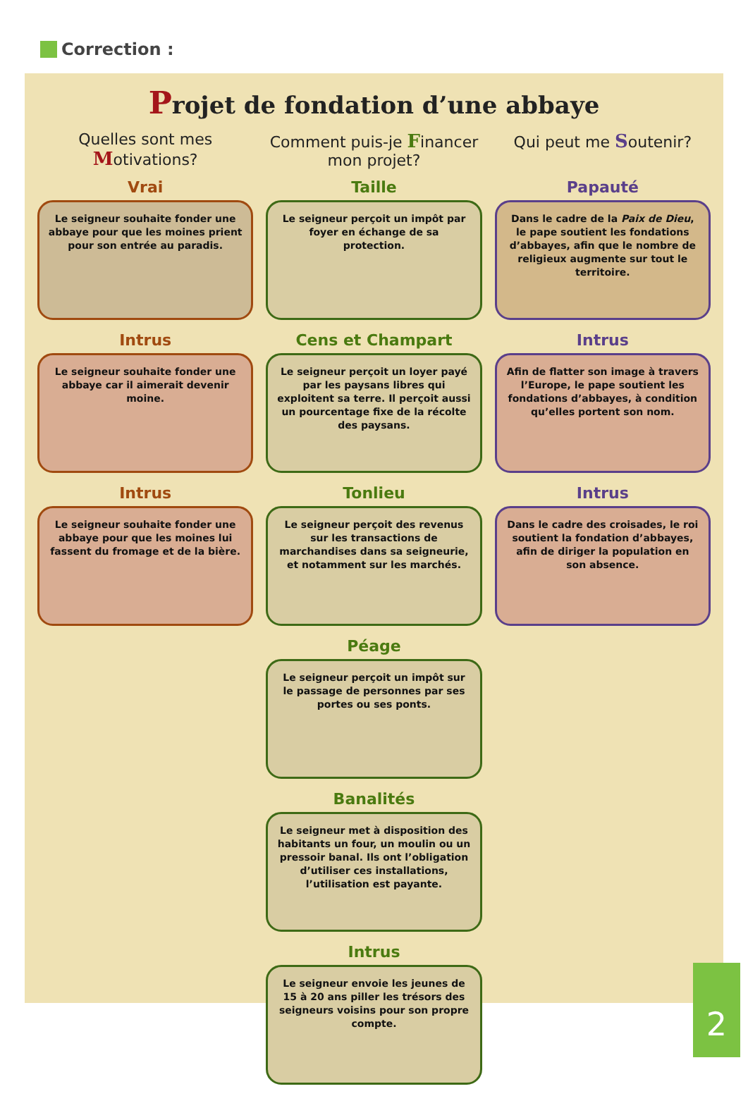Correction :
Projet de fondation d’une abbaye
Quelles sont mes Motivations?
Vrai
Le seigneur souhaite fonder une abbaye pour que les moines prient pour son entrée au paradis.
Intrus
Le seigneur souhaite fonder une abbaye car il aimerait devenir moine.
Intrus
Le seigneur souhaite fonder une abbaye pour que les moines lui fassent du fromage et de la bière.
Comment puis-je Financer mon projet?
Taille
Le seigneur perçoit un impôt par foyer en échange de sa protection.
Cens et Champart
Le seigneur perçoit un loyer payé par les paysans libres qui exploitent sa terre. Il perçoit aussi un pourcentage fixe de la récolte des paysans.
Tonlieu
Le seigneur perçoit des revenus sur les transactions de marchandises dans sa seigneurie, et notamment sur les marchés.
Péage
Le seigneur perçoit un impôt sur le passage de personnes par ses portes ou ses ponts.
Banalités
Le seigneur met à disposition des habitants un four, un moulin ou un pressoir banal. Ils ont l’obligation d’utiliser ces installations, l’utilisation est payante.
Intrus
Le seigneur envoie les jeunes de 15 à 20 ans piller les trésors des seigneurs voisins pour son propre compte.
Qui peut me Soutenir?
Papauté
Dans le cadre de la Paix de Dieu, le pape soutient les fondations d’abbayes, afin que le nombre de religieux augmente sur tout le territoire.
Intrus
Afin de flatter son image à travers l’Europe, le pape soutient les fondations d’abbayes, à condition qu’elles portent son nom.
Intrus
Dans le cadre des croisades, le roi soutient la fondation d’abbayes, afin de diriger la population en son absence.
2